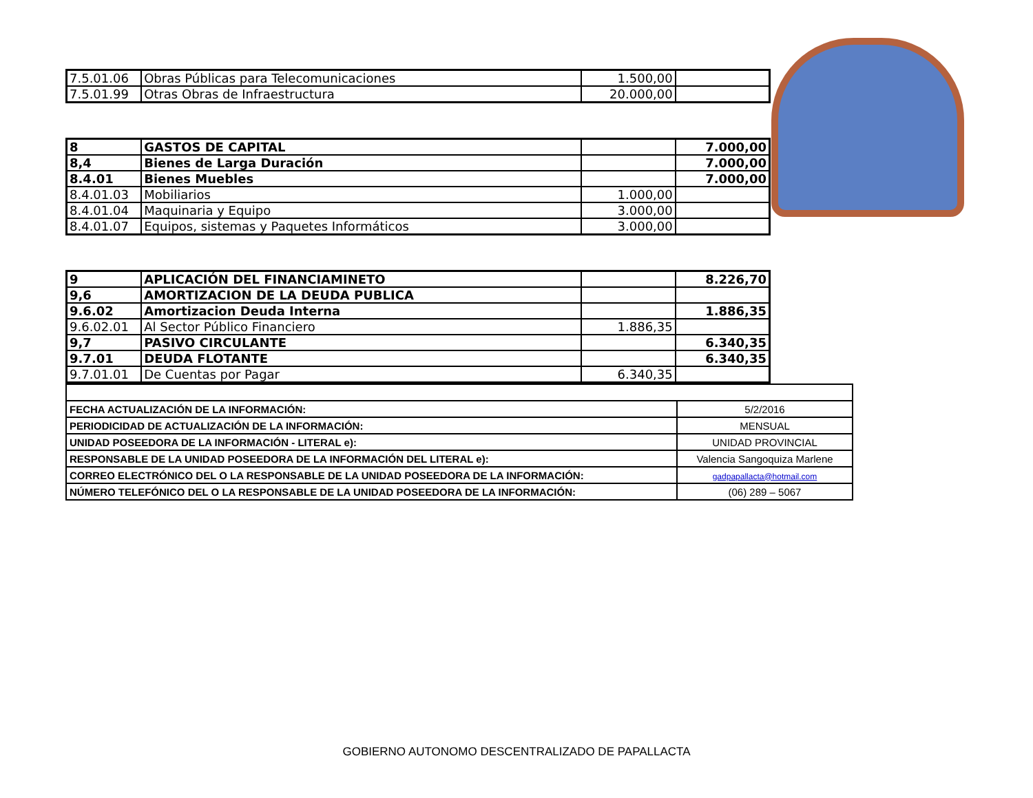| 7.5.01.06 | Obras Públicas para Telecomunicaciones | 1.500,00 | |
| 7.5.01.99 | Otras Obras de Infraestructura | 20.000,00 | |
| 8 | GASTOS DE CAPITAL | | 7.000,00 |
| 8,4 | Bienes de Larga Duración | | 7.000,00 |
| 8.4.01 | Bienes Muebles | | 7.000,00 |
| 8.4.01.03 | Mobiliarios | 1.000,00 | |
| 8.4.01.04 | Maquinaria y Equipo | 3.000,00 | |
| 8.4.01.07 | Equipos, sistemas y Paquetes Informáticos | 3.000,00 | |
| 9 | APLICACIÓN DEL FINANCIAMINETO | | 8.226,70 |
| 9,6 | AMORTIZACION DE LA DEUDA PUBLICA | | |
| 9.6.02 | Amortizacion Deuda Interna | | 1.886,35 |
| 9.6.02.01 | Al Sector Público Financiero | 1.886,35 | |
| 9,7 | PASIVO CIRCULANTE | | 6.340,35 |
| 9.7.01 | DEUDA FLOTANTE | | 6.340,35 |
| 9.7.01.01 | De Cuentas por Pagar | 6.340,35 | |
| FECHA ACTUALIZACIÓN DE LA INFORMACIÓN: | 5/2/2016 |
| PERIODICIDAD DE ACTUALIZACIÓN DE LA INFORMACIÓN: | MENSUAL |
| UNIDAD POSEEDORA DE LA INFORMACIÓN - LITERAL e): | UNIDAD PROVINCIAL |
| RESPONSABLE DE LA UNIDAD POSEEDORA DE LA INFORMACIÓN DEL LITERAL e): | Valencia Sangoquiza Marlene |
| CORREO ELECTRÓNICO DEL O LA RESPONSABLE DE LA UNIDAD POSEEDORA DE LA INFORMACIÓN: | gadpapallacta@hotmail.com |
| NÚMERO TELEFÓNICO DEL O LA RESPONSABLE DE LA UNIDAD POSEEDORA DE LA INFORMACIÓN: | (06) 289 – 5067 |
GOBIERNO AUTONOMO DESCENTRALIZADO DE PAPALLACTA